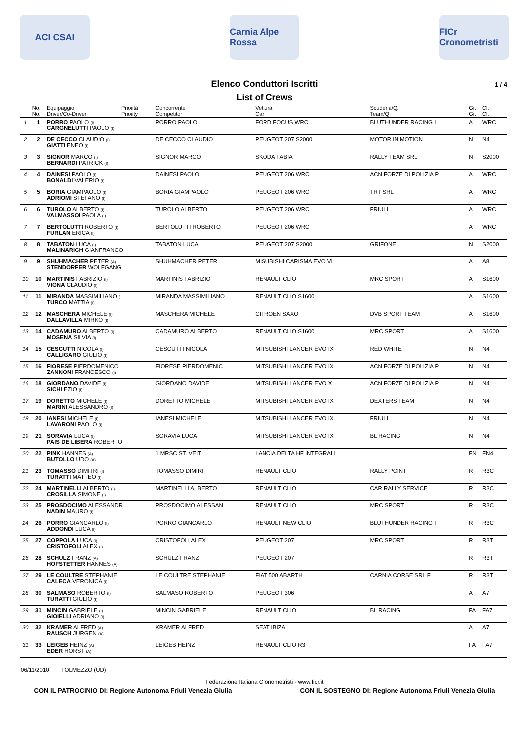ACI CSAI
Carnia Alpe Rossa
FICr Cronometristi
Elenco Conduttori Iscritti 1 / 4
List of Crews
| | No. | Equipaggio | Priorità | Concorrente | Vettura | Scuderia/Q. | Gr. | Cl. |
| --- | --- | --- | --- | --- | --- | --- | --- | --- |
| | No. | Driver/Co-Driver | Priority | Competitor | Car | Team/Q. | Gr. | Cl. |
| 1 | 1 | PORRO PAOLO (I) CARGNELUTTI PAOLO (I) | | PORRO PAOLO | FORD FOCUS WRC | BLUTHUNDER RACING I | A | WRC |
| 2 | 2 | DE CECCO CLAUDIO (I) GIATTI ENEO (I) | | DE CECCO CLAUDIO | PEUGEOT 207 S2000 | MOTOR IN MOTION | N | N4 |
| 3 | 3 | SIGNOR MARCO (I) BERNARDI PATRICK (I) | | SIGNOR MARCO | SKODA FABIA | RALLY TEAM SRL | N | S2000 |
| 4 | 4 | DAINESI PAOLO (I) BONALDI VALERIO (I) | | DAINESI PAOLO | PEUGEOT 206 WRC | ACN FORZE DI POLIZIA P | A | WRC |
| 5 | 5 | BORIA GIAMPAOLO (I) ADRIOMI STEFANO (I) | | BORIA GIAMPAOLO | PEUGEOT 206 WRC | TRT SRL | A | WRC |
| 6 | 6 | TUROLO ALBERTO (I) VALMASSOI PAOLA (I) | | TUROLO ALBERTO | PEUGEOT 206 WRC | FRIULI | A | WRC |
| 7 | 7 | BERTOLUTTI ROBERTO (I) FURLAN ERICA (I) | | BERTOLUTTI ROBERTO | PEUGEOT 206 WRC | | A | WRC |
| 8 | 8 | TABATON LUCA (I) MALINARICH GIANFRANCO | | TABATON LUCA | PEUGEOT 207 S2000 | GRIFONE | N | S2000 |
| 9 | 9 | SHUHMACHER PETER (A) STENDORFER WOLFGANG | | SHUHMACHER PETER | MISUBISHI CARISMA EVO VI | | A | A8 |
| 10 | 10 | MARTINIS FABRIZIO (I) VIGNA CLAUDIO (I) | | MARTINIS FABRIZIO | RENAULT CLIO | MRC SPORT | A | S1600 |
| 11 | 11 | MIRANDA MASSIMILIANO ( TURCO MATTIA (I) | | MIRANDA MASSIMILIANO | RENAULT CLIO S1600 | | A | S1600 |
| 12 | 12 | MASCHERA MICHELE (I) DALLAVILLA MIRKO (I) | | MASCHERA MICHELE | CITROEN SAXO | DVB SPORT TEAM | A | S1600 |
| 13 | 14 | CADAMURO ALBERTO (I) MOSENA SILVIA (I) | | CADAMURO ALBERTO | RENAULT CLIO S1600 | MRC SPORT | A | S1600 |
| 14 | 15 | CESCUTTI NICOLA (I) CALLIGARO GIULIO (I) | | CESCUTTI NICOLA | MITSUBISHI LANCER EVO IX | RED WHITE | N | N4 |
| 15 | 16 | FIORESE PIERDOMENICO ZANNONI FRANCESCO (I) | | FIORESE PIERDOMENIC | MITSUBISHI LANCER EVO IX | ACN FORZE DI POLIZIA P | N | N4 |
| 16 | 18 | GIORDANO DAVIDE (I) SICHI EZIO (I) | | GIORDANO DAVIDE | MITSUBISHI LANCER EVO X | ACN FORZE DI POLIZIA P | N | N4 |
| 17 | 19 | DORETTO MICHELE (I) MARINI ALESSANDRO (I) | | DORETTO MICHELE | MITSUBISHI LANCER EVO IX | DEXTERS TEAM | N | N4 |
| 18 | 20 | IANESI MICHELE (I) LAVARONI PAOLO (I) | | IANESI MICHELE | MITSUBISHI LANCER EVO IX | FRIULI | N | N4 |
| 19 | 21 | SORAVIA LUCA (I) PAIS DE LIBERA ROBERTO | | SORAVIA LUCA | MITSUBISHI LANCER EVO IX | BL RACING | N | N4 |
| 20 | 22 | PINK HANNES (A) BUTOLLO UDO (A) | | 1 MRSC ST. VEIT | LANCIA DELTA HF INTEGRALI | | FN | FN4 |
| 21 | 23 | TOMASSO DIMITRI (I) TURATTI MATTEO (I) | | TOMASSO DIMIRI | RENAULT CLIO | RALLY POINT | R | R3C |
| 22 | 24 | MARTINELLI ALBERTO (I) CROSILLA SIMONE (I) | | MARTINELLI ALBERTO | RENAULT CLIO | CAR RALLY SERVICE | R | R3C |
| 23 | 25 | PROSDOCIMO ALESSANDR NADIN MAURO (I) | | PROSDOCIMO ALESSAN | RENAULT CLIO | MRC SPORT | R | R3C |
| 24 | 26 | PORRO GIANCARLO (I) ADDONDI LUCA (I) | | PORRO GIANCARLO | RENAULT NEW CLIO | BLUTHUNDER RACING I | R | R3C |
| 25 | 27 | COPPOLA LUCA (I) CRISTOFOLI ALEX (I) | | CRISTOFOLI ALEX | PEUGEOT 207 | MRC SPORT | R | R3T |
| 26 | 28 | SCHULZ FRANZ (A) HOFSTETTER HANNES (A) | | SCHULZ FRANZ | PEUGEOT 207 | | R | R3T |
| 27 | 29 | LE COULTRE STEPHANIE CALECA VERONICA (I) | | LE COULTRE STEPHANIE | FIAT 500 ABARTH | CARNIA CORSE SRL F | R | R3T |
| 28 | 30 | SALMASO ROBERTO (I) TURATTI GIULIO (I) | | SALMASO ROBERTO | PEUGEOT 306 | | A | A7 |
| 29 | 31 | MINCIN GABRIELE (I) GIOIELLI ADRIANO (I) | | MINCIN GABRIELE | RENAULT CLIO | BL RACING | FA | FA7 |
| 30 | 32 | KRAMER ALFRED (A) RAUSCH JURGEN (A) | | KRAMER ALFRED | SEAT IBIZA | | A | A7 |
| 31 | 33 | LEIGEB HEINZ (A) EDER HORST (A) | | LEIGEB HEINZ | RENAULT CLIO R3 | | FA | FA7 |
06/11/2010 TOLMEZZO (UD)
Federazione Italiana Cronometristi - www.ficr.it
CON IL PATROCINIO DI: Regione Autonoma Friuli Venezia Giulia CON IL SOSTEGNO DI: Regione Autonoma Friuli Venezia Giulia